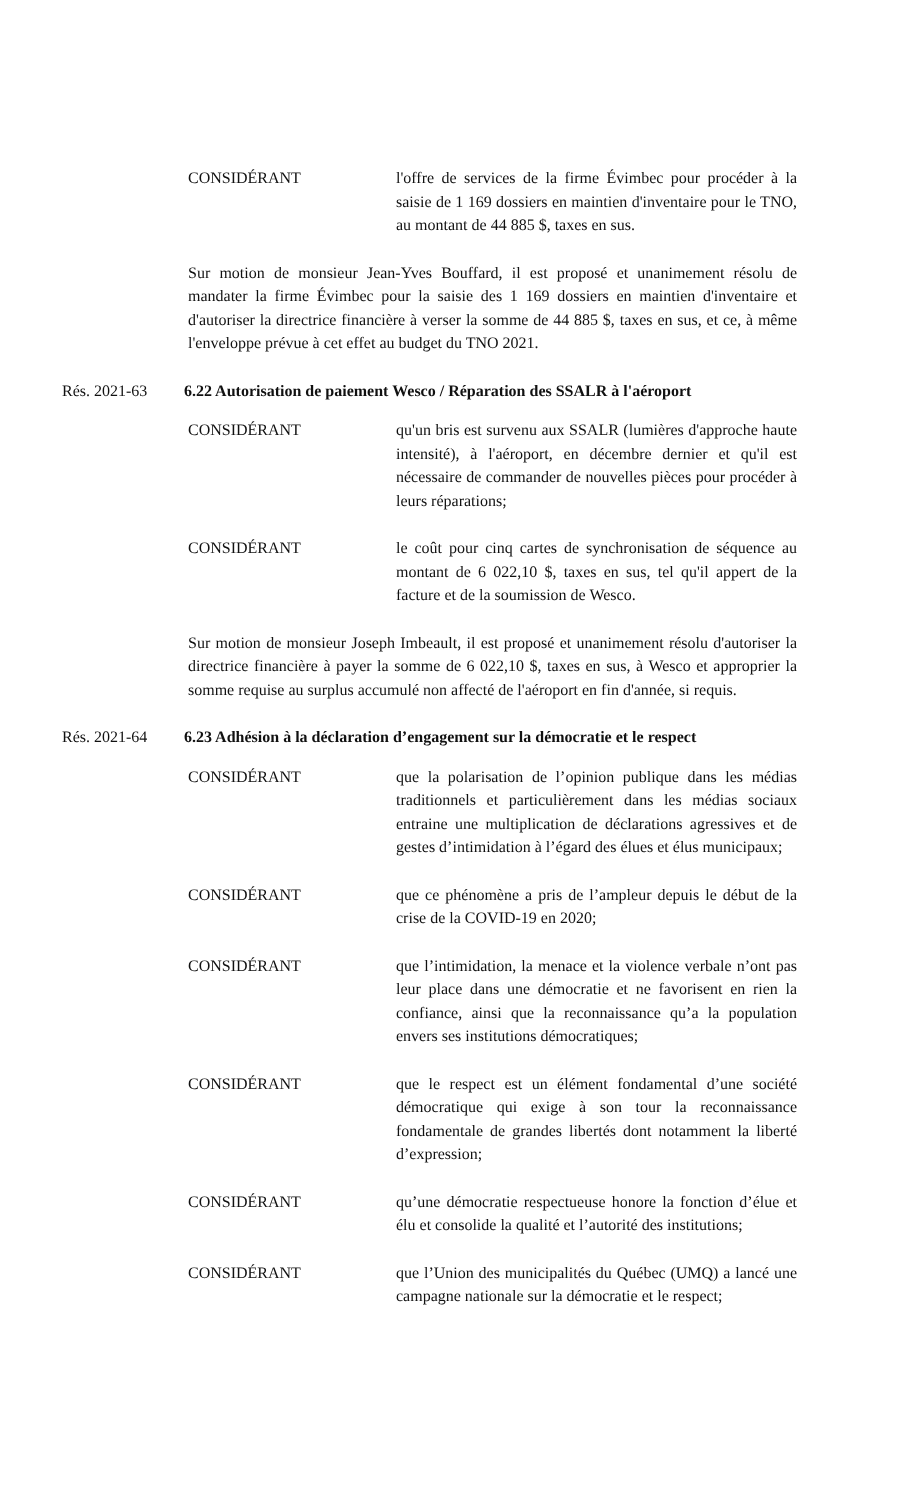CONSIDÉRANT l'offre de services de la firme Évimbec pour procéder à la saisie de 1 169 dossiers en maintien d'inventaire pour le TNO, au montant de 44 885 $, taxes en sus.
Sur motion de monsieur Jean-Yves Bouffard, il est proposé et unanimement résolu de mandater la firme Évimbec pour la saisie des 1 169 dossiers en maintien d'inventaire et d'autoriser la directrice financière à verser la somme de 44 885 $, taxes en sus, et ce, à même l'enveloppe prévue à cet effet au budget du TNO 2021.
Rés. 2021-63 6.22 Autorisation de paiement Wesco / Réparation des SSALR à l'aéroport
CONSIDÉRANT qu'un bris est survenu aux SSALR (lumières d'approche haute intensité), à l'aéroport, en décembre dernier et qu'il est nécessaire de commander de nouvelles pièces pour procéder à leurs réparations;
CONSIDÉRANT le coût pour cinq cartes de synchronisation de séquence au montant de 6 022,10 $, taxes en sus, tel qu'il appert de la facture et de la soumission de Wesco.
Sur motion de monsieur Joseph Imbeault, il est proposé et unanimement résolu d'autoriser la directrice financière à payer la somme de 6 022,10 $, taxes en sus, à Wesco et approprier la somme requise au surplus accumulé non affecté de l'aéroport en fin d'année, si requis.
Rés. 2021-64 6.23 Adhésion à la déclaration d’engagement sur la démocratie et le respect
CONSIDÉRANT que la polarisation de l’opinion publique dans les médias traditionnels et particulièrement dans les médias sociaux entraine une multiplication de déclarations agressives et de gestes d’intimidation à l’égard des élues et élus municipaux;
CONSIDÉRANT que ce phénomène a pris de l’ampleur depuis le début de la crise de la COVID-19 en 2020;
CONSIDÉRANT que l’intimidation, la menace et la violence verbale n’ont pas leur place dans une démocratie et ne favorisent en rien la confiance, ainsi que la reconnaissance qu’a la population envers ses institutions démocratiques;
CONSIDÉRANT que le respect est un élément fondamental d’une société démocratique qui exige à son tour la reconnaissance fondamentale de grandes libertés dont notamment la liberté d’expression;
CONSIDÉRANT qu’une démocratie respectueuse honore la fonction d’élue et élu et consolide la qualité et l’autorité des institutions;
CONSIDÉRANT que l’Union des municipalités du Québec (UMQ) a lancé une campagne nationale sur la démocratie et le respect;